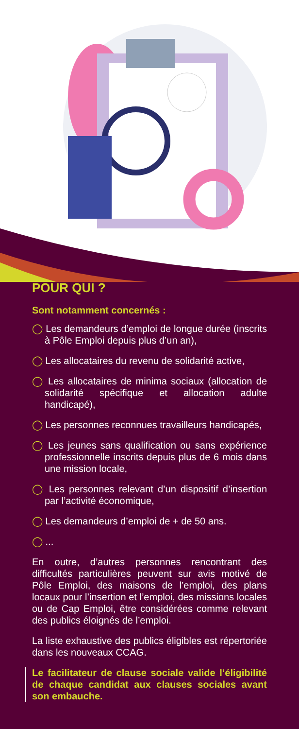POUR QUI ?
Sont notamment concernés :
◯ Les demandeurs d’emploi de longue durée (inscrits à Pôle Emploi depuis plus d’un an),
◯ Les allocataires du revenu de solidarité active,
◯ Les allocataires de minima sociaux (allocation de solidarité spécifique et allocation adulte handicapé),
◯ Les personnes reconnues travailleurs handicapés,
◯ Les jeunes sans qualification ou sans expérience professionnelle inscrits depuis plus de 6 mois dans une mission locale,
◯ Les personnes relevant d’un dispositif d’insertion par l’activité économique,
◯ Les demandeurs d’emploi de + de 50 ans.
◯ ...
En outre, d’autres personnes rencontrant des difficultés particulières peuvent sur avis motivé de Pôle Emploi, des maisons de l’emploi, des plans locaux pour l’insertion et l’emploi, des missions locales ou de Cap Emploi, être considérées comme relevant des publics éloignés de l’emploi.
La liste exhaustive des publics éligibles est répertoriée dans les nouveaux CCAG.
Le facilitateur de clause sociale valide l’éligibilité de chaque candidat aux clauses sociales avant son embauche.